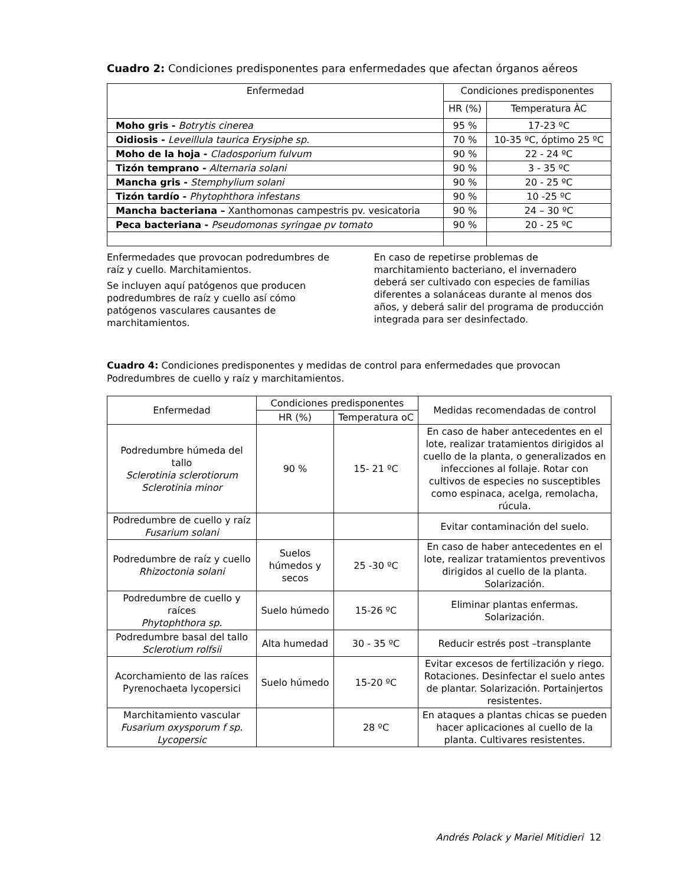Cuadro 2: Condiciones predisponentes para enfermedades que afectan órganos aéreos
| Enfermedad | Condiciones predisponentes | |
| --- | --- | --- |
| | HR (%) | Temperatura ÀC |
| Moho gris - Botrytis cinerea | 95 % | 17-23 ºC |
| Oidiosis - Leveillula taurica Erysiphe sp. | 70 % | 10-35 ºC, óptimo 25 ºC |
| Moho de la hoja - Cladosporium fulvum | 90 % | 22 - 24 ºC |
| Tizón temprano - Alternaria solani | 90 % | 3 - 35 ºC |
| Mancha gris - Stemphylium solani | 90 % | 20 - 25 ºC |
| Tizón tardío - Phytophthora infestans | 90 % | 10 -25 ºC |
| Mancha bacteriana – Xanthomonas campestris pv. vesicatoria | 90 % | 24 – 30 ºC |
| Peca bacteriana - Pseudomonas syringae pv tomato | 90 % | 20 - 25 ºC |
Enfermedades que provocan podredumbres de raíz y cuello. Marchitamientos.
Se incluyen aquí patógenos que producen podredumbres de raíz y cuello así cómo patógenos vasculares causantes de marchitamientos.
En caso de repetirse problemas de marchitamiento bacteriano, el invernadero deberá ser cultivado con especies de familias diferentes a solanáceas durante al menos dos años, y deberá salir del programa de producción integrada para ser desinfectado.
Cuadro 4: Condiciones predisponentes y medidas de control para enfermedades que provocan Podredumbres de cuello y raíz y marchitamientos.
| Enfermedad | Condiciones predisponentes | | Medidas recomendadas de control |
| --- | --- | --- | --- |
| | HR (%) | Temperatura oC | |
| Podredumbre húmeda del tallo Sclerotinia sclerotiorum Sclerotinia minor | 90 % | 15- 21 ºC | En caso de haber antecedentes en el lote, realizar tratamientos dirigidos al cuello de la planta, o generalizados en infecciones al follaje. Rotar con cultivos de especies no susceptibles como espinaca, acelga, remolacha, rúcula. |
| Podredumbre de cuello y raíz Fusarium solani | | | Evitar contaminación del suelo. |
| Podredumbre de raíz y cuello Rhizoctonia solani | Suelos húmedos y secos | 25 -30 ºC | En caso de haber antecedentes en el lote, realizar tratamientos preventivos dirigidos al cuello de la planta. Solarización. |
| Podredumbre de cuello y raíces Phytophthora sp. | Suelo húmedo | 15-26 ºC | Eliminar plantas enfermas. Solarización. |
| Podredumbre basal del tallo Sclerotium rolfsii | Alta humedad | 30 - 35 ºC | Reducir estrés post –transplante |
| Acorchamiento de las raíces Pyrenochaeta lycopersici | Suelo húmedo | 15-20 ºC | Evitar excesos de fertilización y riego. Rotaciones. Desinfectar el suelo antes de plantar. Solarización. Portainjertos resistentes. |
| Marchitamiento vascular Fusarium oxysporum f sp. Lycopersic | | 28 ºC | En ataques a plantas chicas se pueden hacer aplicaciones al cuello de la planta. Cultivares resistentes. |
Andrés Polack y Mariel Mitidieri 12